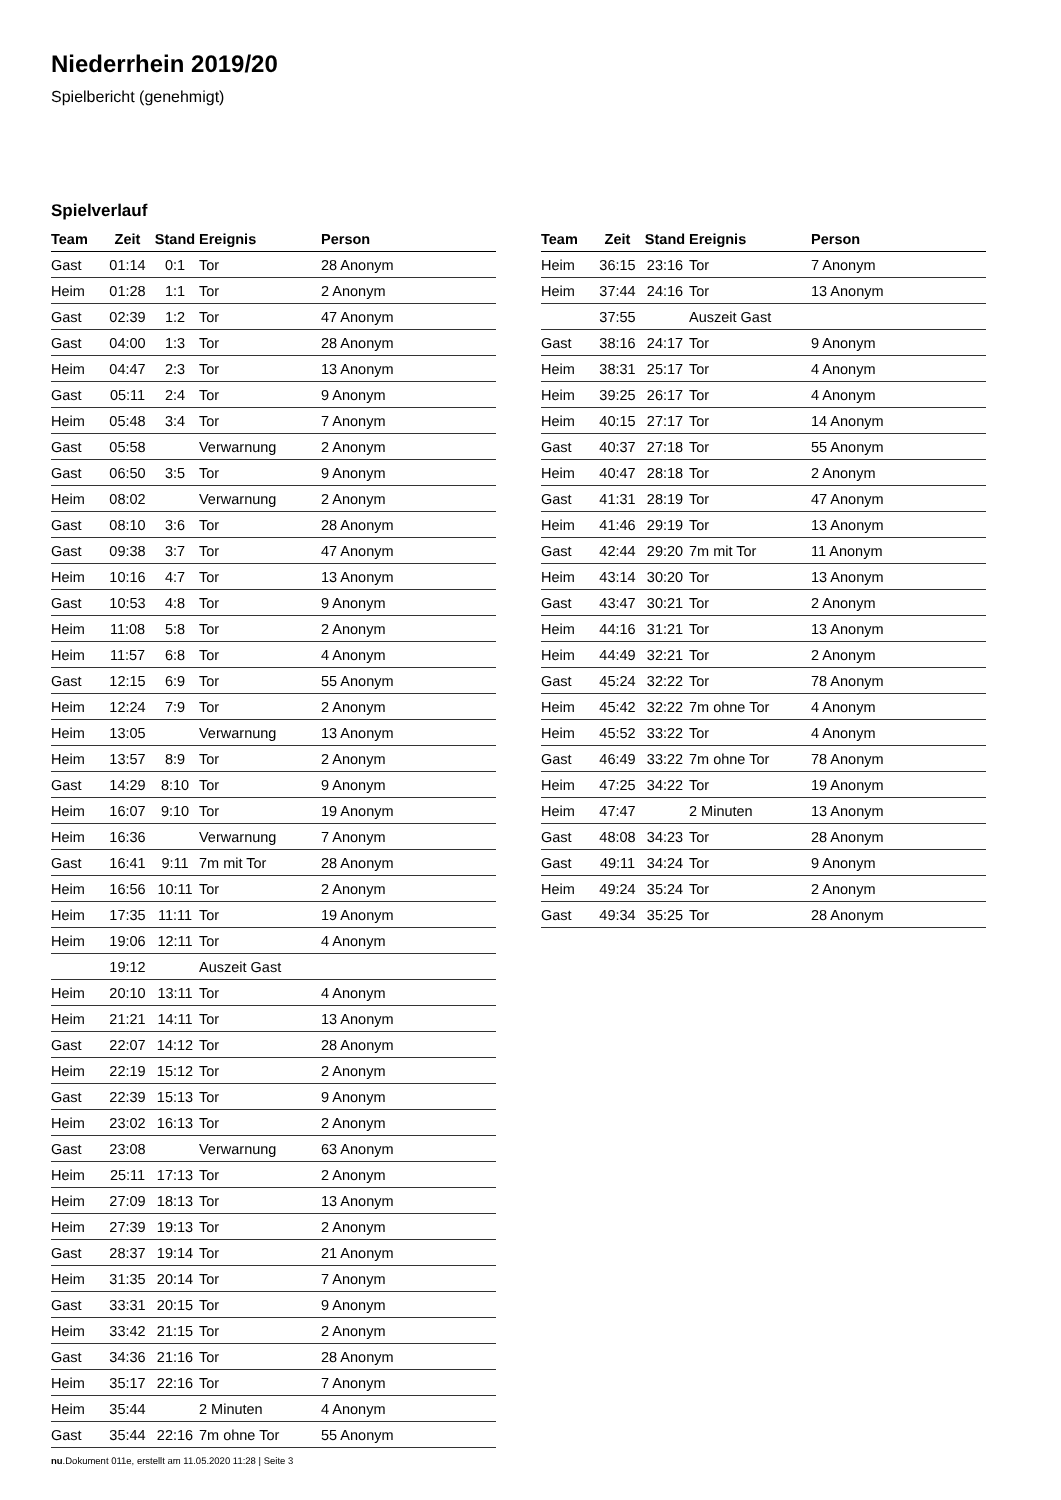Niederrhein 2019/20
Spielbericht (genehmigt)
Spielverlauf
| Team | Zeit | Stand | Ereignis | Person |
| --- | --- | --- | --- | --- |
| Gast | 01:14 | 0:1 | Tor | 28 Anonym |
| Heim | 01:28 | 1:1 | Tor | 2 Anonym |
| Gast | 02:39 | 1:2 | Tor | 47 Anonym |
| Gast | 04:00 | 1:3 | Tor | 28 Anonym |
| Heim | 04:47 | 2:3 | Tor | 13 Anonym |
| Gast | 05:11 | 2:4 | Tor | 9 Anonym |
| Heim | 05:48 | 3:4 | Tor | 7 Anonym |
| Gast | 05:58 | | Verwarnung | 2 Anonym |
| Gast | 06:50 | 3:5 | Tor | 9 Anonym |
| Heim | 08:02 | | Verwarnung | 2 Anonym |
| Gast | 08:10 | 3:6 | Tor | 28 Anonym |
| Gast | 09:38 | 3:7 | Tor | 47 Anonym |
| Heim | 10:16 | 4:7 | Tor | 13 Anonym |
| Gast | 10:53 | 4:8 | Tor | 9 Anonym |
| Heim | 11:08 | 5:8 | Tor | 2 Anonym |
| Heim | 11:57 | 6:8 | Tor | 4 Anonym |
| Gast | 12:15 | 6:9 | Tor | 55 Anonym |
| Heim | 12:24 | 7:9 | Tor | 2 Anonym |
| Heim | 13:05 | | Verwarnung | 13 Anonym |
| Heim | 13:57 | 8:9 | Tor | 2 Anonym |
| Gast | 14:29 | 8:10 | Tor | 9 Anonym |
| Heim | 16:07 | 9:10 | Tor | 19 Anonym |
| Heim | 16:36 | | Verwarnung | 7 Anonym |
| Gast | 16:41 | 9:11 | 7m mit Tor | 28 Anonym |
| Heim | 16:56 | 10:11 | Tor | 2 Anonym |
| Heim | 17:35 | 11:11 | Tor | 19 Anonym |
| Heim | 19:06 | 12:11 | Tor | 4 Anonym |
| | 19:12 | | Auszeit Gast | |
| Heim | 20:10 | 13:11 | Tor | 4 Anonym |
| Heim | 21:21 | 14:11 | Tor | 13 Anonym |
| Gast | 22:07 | 14:12 | Tor | 28 Anonym |
| Heim | 22:19 | 15:12 | Tor | 2 Anonym |
| Gast | 22:39 | 15:13 | Tor | 9 Anonym |
| Heim | 23:02 | 16:13 | Tor | 2 Anonym |
| Gast | 23:08 | | Verwarnung | 63 Anonym |
| Heim | 25:11 | 17:13 | Tor | 2 Anonym |
| Heim | 27:09 | 18:13 | Tor | 13 Anonym |
| Heim | 27:39 | 19:13 | Tor | 2 Anonym |
| Gast | 28:37 | 19:14 | Tor | 21 Anonym |
| Heim | 31:35 | 20:14 | Tor | 7 Anonym |
| Gast | 33:31 | 20:15 | Tor | 9 Anonym |
| Heim | 33:42 | 21:15 | Tor | 2 Anonym |
| Gast | 34:36 | 21:16 | Tor | 28 Anonym |
| Heim | 35:17 | 22:16 | Tor | 7 Anonym |
| Heim | 35:44 | | 2 Minuten | 4 Anonym |
| Gast | 35:44 | 22:16 | 7m ohne Tor | 55 Anonym |
| Team | Zeit | Stand | Ereignis | Person |
| --- | --- | --- | --- | --- |
| Heim | 36:15 | 23:16 | Tor | 7 Anonym |
| Heim | 37:44 | 24:16 | Tor | 13 Anonym |
| | 37:55 | | Auszeit Gast | |
| Gast | 38:16 | 24:17 | Tor | 9 Anonym |
| Heim | 38:31 | 25:17 | Tor | 4 Anonym |
| Heim | 39:25 | 26:17 | Tor | 4 Anonym |
| Heim | 40:15 | 27:17 | Tor | 14 Anonym |
| Gast | 40:37 | 27:18 | Tor | 55 Anonym |
| Heim | 40:47 | 28:18 | Tor | 2 Anonym |
| Gast | 41:31 | 28:19 | Tor | 47 Anonym |
| Heim | 41:46 | 29:19 | Tor | 13 Anonym |
| Gast | 42:44 | 29:20 | 7m mit Tor | 11 Anonym |
| Heim | 43:14 | 30:20 | Tor | 13 Anonym |
| Gast | 43:47 | 30:21 | Tor | 2 Anonym |
| Heim | 44:16 | 31:21 | Tor | 13 Anonym |
| Heim | 44:49 | 32:21 | Tor | 2 Anonym |
| Gast | 45:24 | 32:22 | Tor | 78 Anonym |
| Heim | 45:42 | 32:22 | 7m ohne Tor | 4 Anonym |
| Heim | 45:52 | 33:22 | Tor | 4 Anonym |
| Gast | 46:49 | 33:22 | 7m ohne Tor | 78 Anonym |
| Heim | 47:25 | 34:22 | Tor | 19 Anonym |
| Heim | 47:47 | | 2 Minuten | 13 Anonym |
| Gast | 48:08 | 34:23 | Tor | 28 Anonym |
| Gast | 49:11 | 34:24 | Tor | 9 Anonym |
| Heim | 49:24 | 35:24 | Tor | 2 Anonym |
| Gast | 49:34 | 35:25 | Tor | 28 Anonym |
nu.Dokument 011e, erstellt am 11.05.2020 11:28 | Seite 3